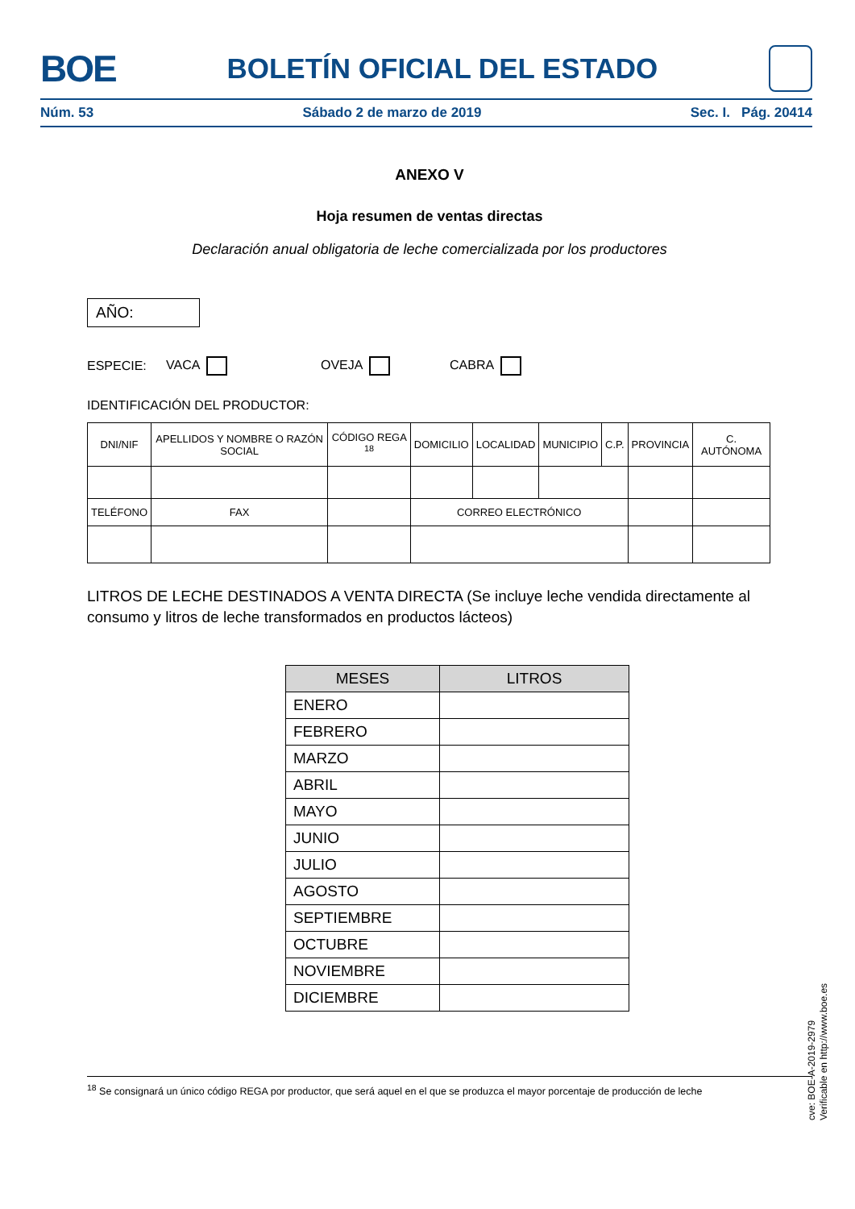BOE BOLETÍN OFICIAL DEL ESTADO
Núm. 53 Sábado 2 de marzo de 2019 Sec. I. Pág. 20414
ANEXO V
Hoja resumen de ventas directas
Declaración anual obligatoria de leche comercializada por los productores
AÑO:
ESPECIE: VACA OVEJA CABRA
IDENTIFICACIÓN DEL PRODUCTOR:
| DNI/NIF | APELLIDOS Y NOMBRE O RAZÓN SOCIAL | CÓDIGO REGA <sup>18</sup> | DOMICILIO | LOCALIDAD | MUNICIPIO | C.P. | PROVINCIA | C. AUTÓNOMA |
| TELÉFONO | FAX | | CORREO ELECTRÓNICO | | | | | |
LITROS DE LECHE DESTINADOS A VENTA DIRECTA (Se incluye leche vendida directamente al consumo y litros de leche transformados en productos lácteos)
| MESES | LITROS |
| --- | --- |
| ENERO | |
| FEBRERO | |
| MARZO | |
| ABRIL | |
| MAYO | |
| JUNIO | |
| JULIO | |
| AGOSTO | |
| SEPTIEMBRE | |
| OCTUBRE | |
| NOVIEMBRE | |
| DICIEMBRE | |
<sup>18</sup> Se consignará un único código REGA por productor, que será aquel en el que se produzca el mayor porcentaje de producción de leche
cve: BOE-A-2019-2979
Verificable en http://www.boe.es